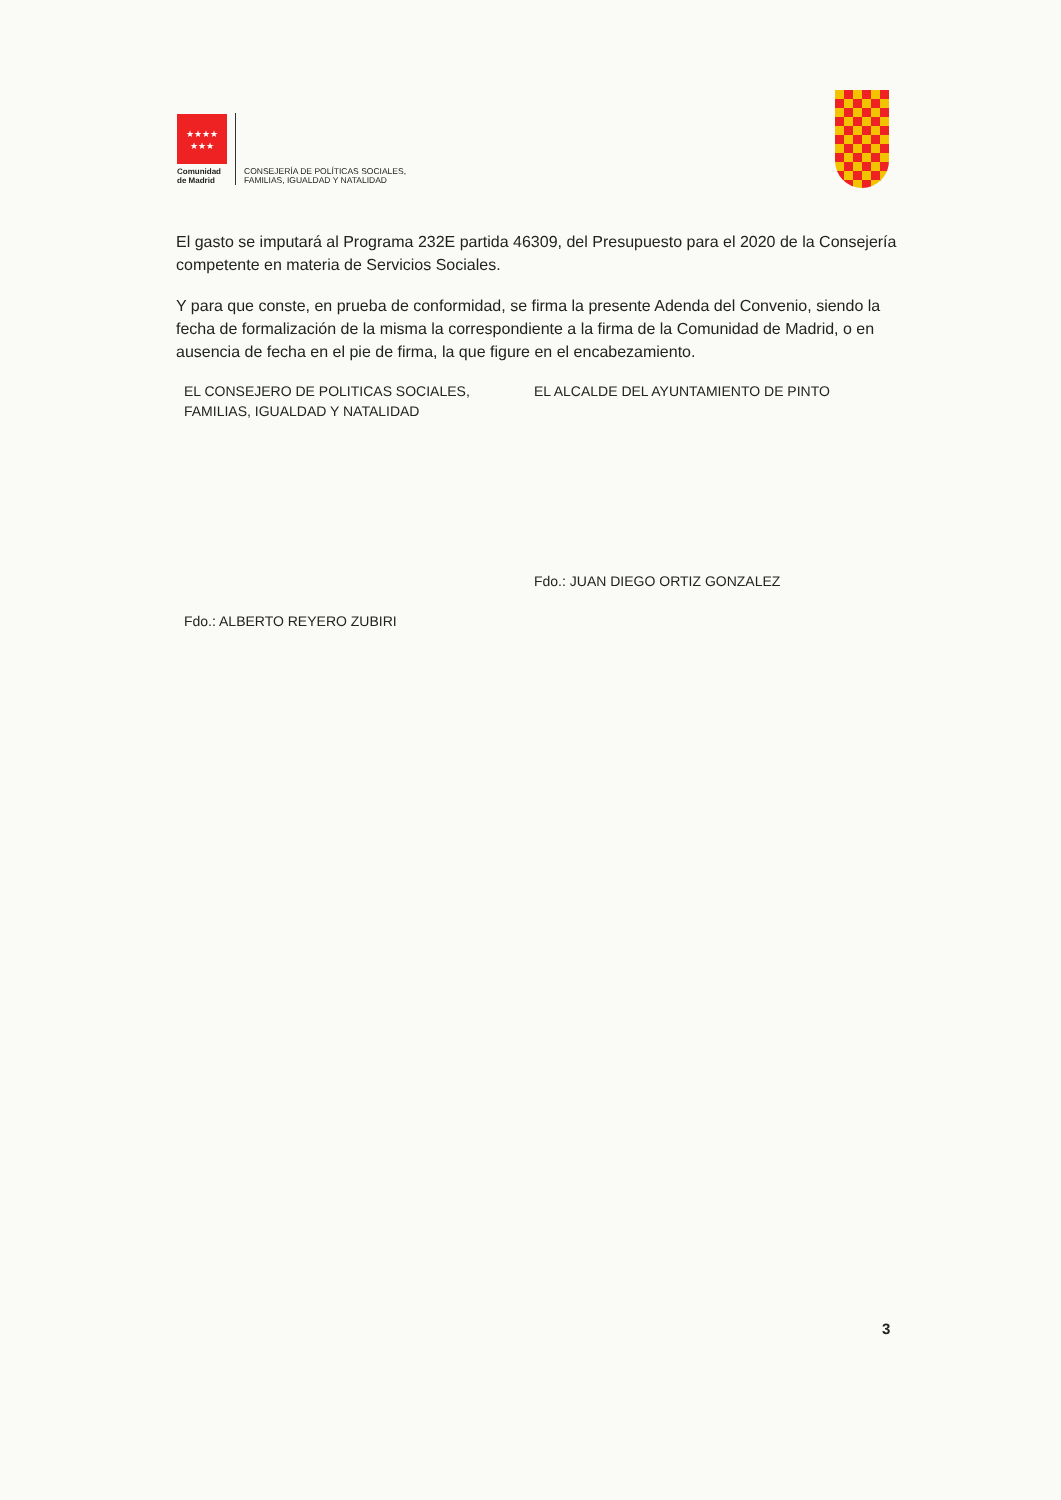★★★★
★★★
Comunidad
de Madrid
CONSEJERÍA DE POLÍTICAS SOCIALES,
FAMILIAS, IGUALDAD Y NATALIDAD
El gasto se imputará al Programa 232E partida 46309, del Presupuesto para el 2020 de la Consejería competente en materia de Servicios Sociales.
Y para que conste, en prueba de conformidad, se firma la presente Adenda del Convenio, siendo la fecha de formalización de la misma la correspondiente a la firma de la Comunidad de Madrid, o en ausencia de fecha en el pie de firma, la que figure en el encabezamiento.
EL CONSEJERO DE POLITICAS SOCIALES, FAMILIAS, IGUALDAD Y NATALIDAD
Fdo.: ALBERTO REYERO ZUBIRI
EL ALCALDE DEL AYUNTAMIENTO DE PINTO
Fdo.: JUAN DIEGO ORTIZ GONZALEZ
3